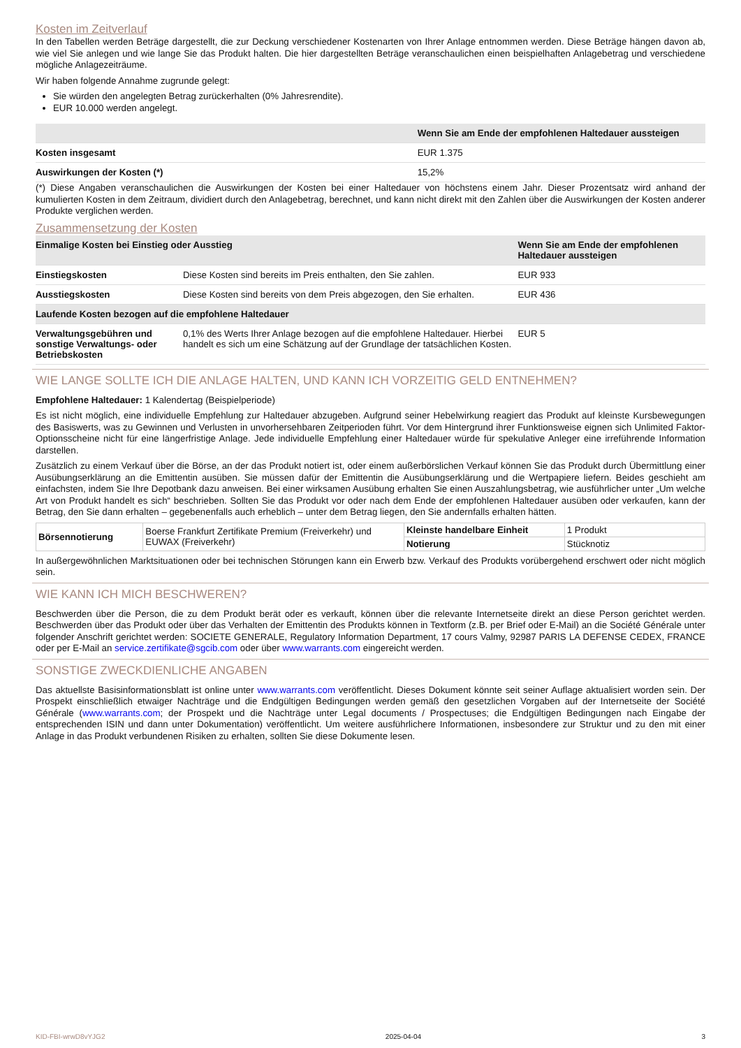Kosten im Zeitverlauf
In den Tabellen werden Beträge dargestellt, die zur Deckung verschiedener Kostenarten von Ihrer Anlage entnommen werden. Diese Beträge hängen davon ab, wie viel Sie anlegen und wie lange Sie das Produkt halten. Die hier dargestellten Beträge veranschaulichen einen beispielhaften Anlagebetrag und verschiedene mögliche Anlagezeiträume.
Wir haben folgende Annahme zugrunde gelegt:
Sie würden den angelegten Betrag zurückerhalten (0% Jahresrendite).
EUR 10.000 werden angelegt.
| | Wenn Sie am Ende der empfohlenen Haltedauer aussteigen |
| --- | --- |
| Kosten insgesamt | EUR 1.375 |
| Auswirkungen der Kosten (*) | 15,2% |
(*) Diese Angaben veranschaulichen die Auswirkungen der Kosten bei einer Haltedauer von höchstens einem Jahr. Dieser Prozentsatz wird anhand der kumulierten Kosten in dem Zeitraum, dividiert durch den Anlagebetrag, berechnet, und kann nicht direkt mit den Zahlen über die Auswirkungen der Kosten anderer Produkte verglichen werden.
Zusammensetzung der Kosten
| Einmalige Kosten bei Einstieg oder Ausstieg | | Wenn Sie am Ende der empfohlenen Haltedauer aussteigen |
| --- | --- | --- |
| Einstiegskosten | Diese Kosten sind bereits im Preis enthalten, den Sie zahlen. | EUR 933 |
| Ausstiegskosten | Diese Kosten sind bereits von dem Preis abgezogen, den Sie erhalten. | EUR 436 |
| Laufende Kosten bezogen auf die empfohlene Haltedauer | | |
| Verwaltungsgebühren und sonstige Verwaltungs- oder Betriebskosten | 0,1% des Werts Ihrer Anlage bezogen auf die empfohlene Haltedauer. Hierbei handelt es sich um eine Schätzung auf der Grundlage der tatsächlichen Kosten. | EUR 5 |
WIE LANGE SOLLTE ICH DIE ANLAGE HALTEN, UND KANN ICH VORZEITIG GELD ENTNEHMEN?
Empfohlene Haltedauer: 1 Kalendertag (Beispielperiode)
Es ist nicht möglich, eine individuelle Empfehlung zur Haltedauer abzugeben. Aufgrund seiner Hebelwirkung reagiert das Produkt auf kleinste Kursbewegungen des Basiswerts, was zu Gewinnen und Verlusten in unvorhersehbaren Zeitperioden führt. Vor dem Hintergrund ihrer Funktionsweise eignen sich Unlimited Faktor-Optionsscheine nicht für eine längerfristige Anlage. Jede individuelle Empfehlung einer Haltedauer würde für spekulative Anleger eine irreführende Information darstellen.
Zusätzlich zu einem Verkauf über die Börse, an der das Produkt notiert ist, oder einem außerbörslichen Verkauf können Sie das Produkt durch Übermittlung einer Ausübungserklärung an die Emittentin ausüben. Sie müssen dafür der Emittentin die Ausübungserklärung und die Wertpapiere liefern. Beides geschieht am einfachsten, indem Sie Ihre Depotbank dazu anweisen. Bei einer wirksamen Ausübung erhalten Sie einen Auszahlungsbetrag, wie ausführlicher unter „Um welche Art von Produkt handelt es sich“ beschrieben. Sollten Sie das Produkt vor oder nach dem Ende der empfohlenen Haltedauer ausüben oder verkaufen, kann der Betrag, den Sie dann erhalten – gegebenenfalls auch erheblich – unter dem Betrag liegen, den Sie andernfalls erhalten hätten.
| Börsennotierung | Boerse Frankfurt Zertifikate Premium (Freiverkehr) und EUWAX (Freiverkehr) | Kleinste handelbare Einheit | 1 Produkt |
| | | Notierung | Stücknotiz |
In außergewöhnlichen Marktsituationen oder bei technischen Störungen kann ein Erwerb bzw. Verkauf des Produkts vorübergehend erschwert oder nicht möglich sein.
WIE KANN ICH MICH BESCHWEREN?
Beschwerden über die Person, die zu dem Produkt berät oder es verkauft, können über die relevante Internetseite direkt an diese Person gerichtet werden. Beschwerden über das Produkt oder über das Verhalten der Emittentin des Produkts können in Textform (z.B. per Brief oder E-Mail) an die Société Générale unter folgender Anschrift gerichtet werden: SOCIETE GENERALE, Regulatory Information Department, 17 cours Valmy, 92987 PARIS LA DEFENSE CEDEX, FRANCE oder per E-Mail an service.zertifikate@sgcib.com oder über www.warrants.com eingereicht werden.
SONSTIGE ZWECKDIENLICHE ANGABEN
Das aktuellste Basisinformationsblatt ist online unter www.warrants.com veröffentlicht. Dieses Dokument könnte seit seiner Auflage aktualisiert worden sein. Der Prospekt einschließlich etwaiger Nachträge und die Endgültigen Bedingungen werden gemäß den gesetzlichen Vorgaben auf der Internetseite der Société Générale (www.warrants.com; der Prospekt und die Nachträge unter Legal documents / Prospectuses; die Endgültigen Bedingungen nach Eingabe der entsprechenden ISIN und dann unter Dokumentation) veröffentlicht. Um weitere ausführlichere Informationen, insbesondere zur Struktur und zu den mit einer Anlage in das Produkt verbundenen Risiken zu erhalten, sollten Sie diese Dokumente lesen.
KID-FBI-wrwD8vYJG2 2025-04-04 3